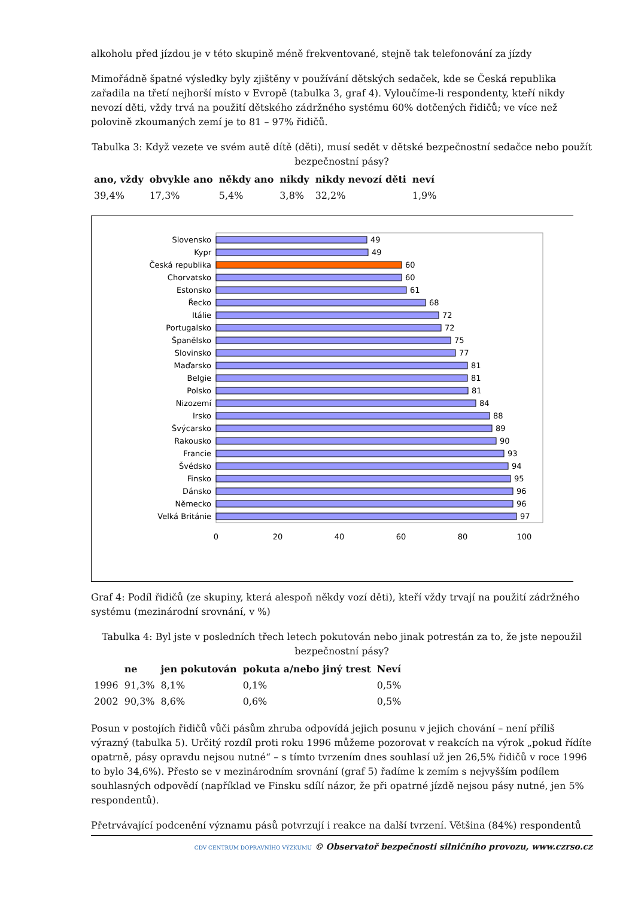alkoholu před jízdou je v této skupině méně frekventované, stejně tak telefonování za jízdy
Mimořádně špatné výsledky byly zjištěny v používání dětských sedaček, kde se Česká republika zařadila na třetí nejhorší místo v Evropě (tabulka 3, graf 4). Vyloučíme-li respondenty, kteří nikdy nevozí děti, vždy trvá na použití dětského zádržného systému 60% dotčených řidičů; ve více než polovině zkoumaných zemí je to 81 – 97% řidičů.
Tabulka 3: Když vezete ve svém autě dítě (děti), musí sedět v dětské bezpečnostní sedačce nebo použít bezpečnostní pásy?
| ano, vždy | obvykle ano | někdy ano | nikdy | nikdy nevozí děti | neví |
| --- | --- | --- | --- | --- | --- |
| 39,4% | 17,3% | 5,4% | 3,8% | 32,2% | 1,9% |
Slovensko
Kypr
Česká republika
Chorvatsko
Estonsko
Řecko
Itálie
Portugalsko
Španělsko
Slovinsko
Maďarsko
Belgie
Polsko
Nizozemí
Irsko
Švýcarsko
Rakousko
Francie
Švédsko
Finsko
Dánsko
Německo
Velká Británie
49
49
60
60
61
68
72
72
75
77
81
81
81
84
88
89
90
93
94
95
96
96
97
0
20
40
60
80
100
Graf 4: Podíl řidičů (ze skupiny, která alespoň někdy vozí děti), kteří vždy trvají na použití zádržného systému (mezinárodní srovnání, v %)
Tabulka 4: Byl jste v posledních třech letech pokutován nebo jinak potrestán za to, že jste nepoužil bezpečnostní pásy?
| | ne | jen pokutován | pokuta a/nebo jiný trest | Neví |
| --- | --- | --- | --- | --- |
| 1996 | 91,3% | 8,1% | 0,1% | 0,5% |
| 2002 | 90,3% | 8,6% | 0,6% | 0,5% |
Posun v postojích řidičů vůči pásům zhruba odpovídá jejich posunu v jejich chování – není příliš výrazný (tabulka 5). Určitý rozdíl proti roku 1996 můžeme pozorovat v reakcích na výrok „pokud řídíte opatrně, pásy opravdu nejsou nutné“ – s tímto tvrzením dnes souhlasí už jen 26,5% řidičů v roce 1996 to bylo 34,6%). Přesto se v mezinárodním srovnání (graf 5) řadíme k zemím s nejvyšším podílem souhlasných odpovědí (například ve Finsku sdílí názor, že při opatrné jízdě nejsou pásy nutné, jen 5% respondentů).
Přetrvávající podcenění významu pásů potvrzují i reakce na další tvrzení. Většina (84%) respondentů
CDV CENTRUM DOPRAVNÍHO VÝZKUMU © Observatoř bezpečnosti silničního provozu, www.czrso.cz